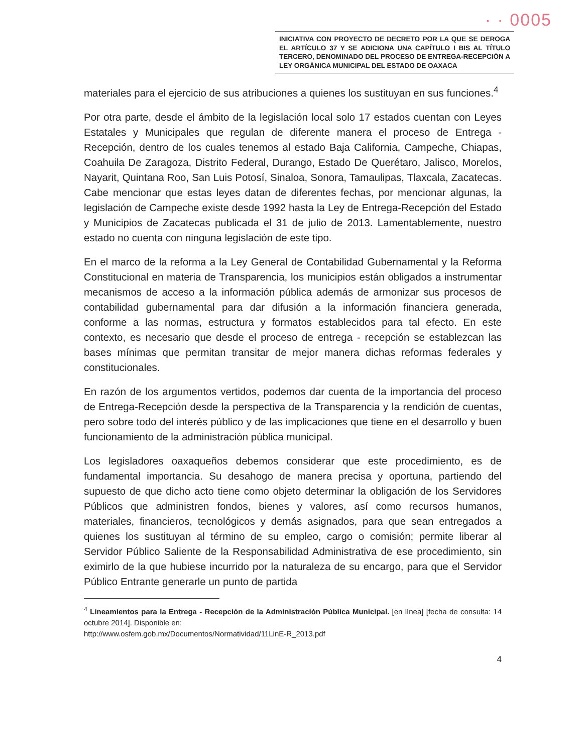· · 0005
INICIATIVA CON PROYECTO DE DECRETO POR LA QUE SE DEROGA EL ARTÍCULO 37 Y SE ADICIONA UNA CAPÍTULO I BIS AL TÍTULO TERCERO, DENOMINADO DEL PROCESO DE ENTREGA-RECEPCIÓN A LEY ORGÁNICA MUNICIPAL DEL ESTADO DE OAXACA
materiales para el ejercicio de sus atribuciones a quienes los sustituyan en sus funciones.<sup>4</sup>
Por otra parte, desde el ámbito de la legislación local solo 17 estados cuentan con Leyes Estatales y Municipales que regulan de diferente manera el proceso de Entrega - Recepción, dentro de los cuales tenemos al estado Baja California, Campeche, Chiapas, Coahuila De Zaragoza, Distrito Federal, Durango, Estado De Querétaro, Jalisco, Morelos, Nayarit, Quintana Roo, San Luis Potosí, Sinaloa, Sonora, Tamaulipas, Tlaxcala, Zacatecas. Cabe mencionar que estas leyes datan de diferentes fechas, por mencionar algunas, la legislación de Campeche existe desde 1992 hasta la Ley de Entrega-Recepción del Estado y Municipios de Zacatecas publicada el 31 de julio de 2013. Lamentablemente, nuestro estado no cuenta con ninguna legislación de este tipo.
En el marco de la reforma a la Ley General de Contabilidad Gubernamental y la Reforma Constitucional en materia de Transparencia, los municipios están obligados a instrumentar mecanismos de acceso a la información pública además de armonizar sus procesos de contabilidad gubernamental para dar difusión a la información financiera generada, conforme a las normas, estructura y formatos establecidos para tal efecto. En este contexto, es necesario que desde el proceso de entrega - recepción se establezcan las bases mínimas que permitan transitar de mejor manera dichas reformas federales y constitucionales.
En razón de los argumentos vertidos, podemos dar cuenta de la importancia del proceso de Entrega-Recepción desde la perspectiva de la Transparencia y la rendición de cuentas, pero sobre todo del interés público y de las implicaciones que tiene en el desarrollo y buen funcionamiento de la administración pública municipal.
Los legisladores oaxaqueños debemos considerar que este procedimiento, es de fundamental importancia. Su desahogo de manera precisa y oportuna, partiendo del supuesto de que dicho acto tiene como objeto determinar la obligación de los Servidores Públicos que administren fondos, bienes y valores, así como recursos humanos, materiales, financieros, tecnológicos y demás asignados, para que sean entregados a quienes los sustituyan al término de su empleo, cargo o comisión; permite liberar al Servidor Público Saliente de la Responsabilidad Administrativa de ese procedimiento, sin eximirlo de la que hubiese incurrido por la naturaleza de su encargo, para que el Servidor Público Entrante generarle un punto de partida
<sup>4</sup> Lineamientos para la Entrega - Recepción de la Administración Pública Municipal. [en línea] [fecha de consulta: 14 octubre 2014]. Disponible en:
http://www.osfem.gob.mx/Documentos/Normatividad/11LinE-R_2013.pdf
4